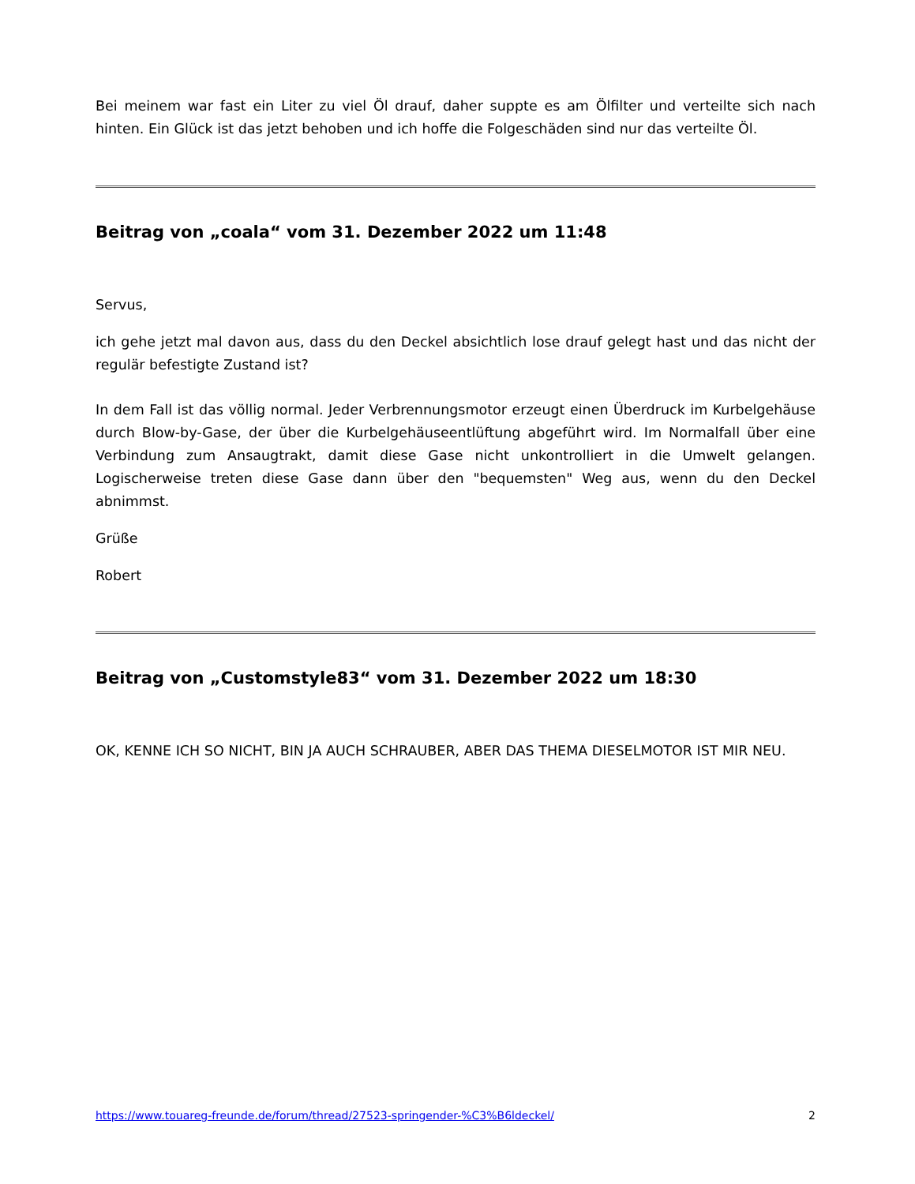Bei meinem war fast ein Liter zu viel Öl drauf, daher suppte es am Ölfilter und verteilte sich nach hinten. Ein Glück ist das jetzt behoben und ich hoffe die Folgeschäden sind nur das verteilte Öl.
Beitrag von „coala“ vom 31. Dezember 2022 um 11:48
Servus,
ich gehe jetzt mal davon aus, dass du den Deckel absichtlich lose drauf gelegt hast und das nicht der regulär befestigte Zustand ist?
In dem Fall ist das völlig normal. Jeder Verbrennungsmotor erzeugt einen Überdruck im Kurbelgehäuse durch Blow-by-Gase, der über die Kurbelgehäuseentlüftung abgeführt wird. Im Normalfall über eine Verbindung zum Ansaugtrakt, damit diese Gase nicht unkontrolliert in die Umwelt gelangen. Logischerweise treten diese Gase dann über den "bequemsten" Weg aus, wenn du den Deckel abnimmst.
Grüße
Robert
Beitrag von „Customstyle83“ vom 31. Dezember 2022 um 18:30
OK, KENNE ICH SO NICHT, BIN JA AUCH SCHRAUBER, ABER DAS THEMA DIESELMOTOR IST MIR NEU.
https://www.touareg-freunde.de/forum/thread/27523-springender-%C3%B6ldeckel/ 2